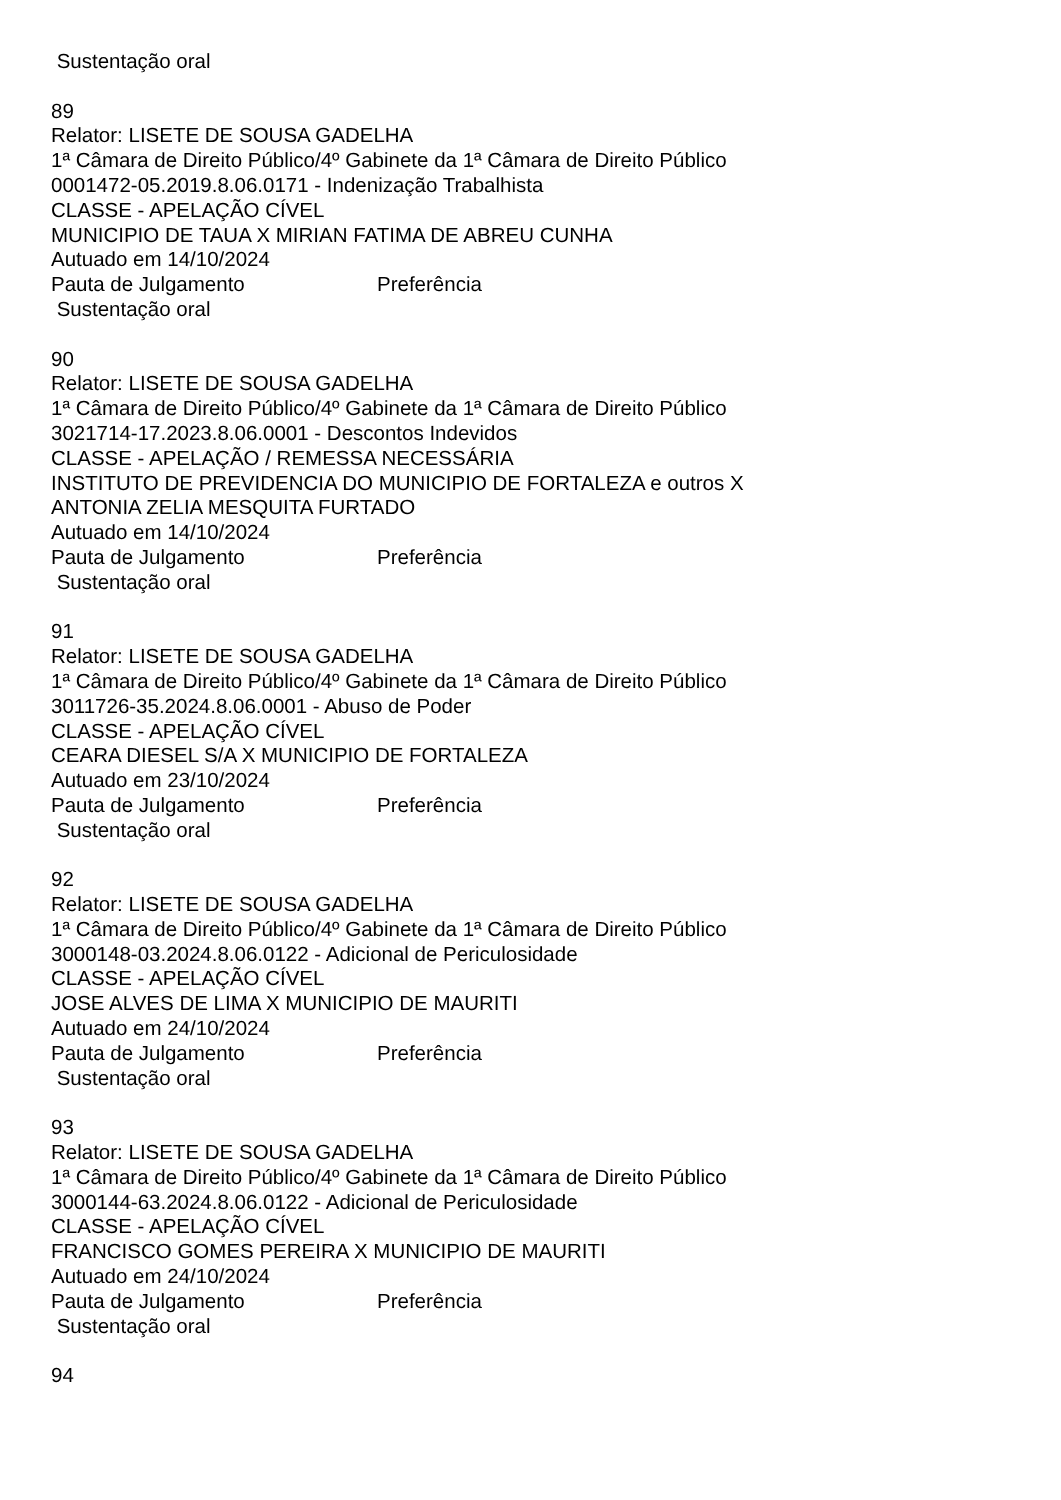Sustentação oral
89
Relator: LISETE DE SOUSA GADELHA
1ª Câmara de Direito Público/4º Gabinete da 1ª Câmara de Direito Público
0001472-05.2019.8.06.0171 - Indenização Trabalhista
CLASSE - APELAÇÃO CÍVEL
MUNICIPIO DE TAUA X MIRIAN FATIMA DE ABREU CUNHA
Autuado em 14/10/2024
Pauta de Julgamento Preferência
Sustentação oral
90
Relator: LISETE DE SOUSA GADELHA
1ª Câmara de Direito Público/4º Gabinete da 1ª Câmara de Direito Público
3021714-17.2023.8.06.0001 - Descontos Indevidos
CLASSE - APELAÇÃO / REMESSA NECESSÁRIA
INSTITUTO DE PREVIDENCIA DO MUNICIPIO DE FORTALEZA e outros X
ANTONIA ZELIA MESQUITA FURTADO
Autuado em 14/10/2024
Pauta de Julgamento Preferência
Sustentação oral
91
Relator: LISETE DE SOUSA GADELHA
1ª Câmara de Direito Público/4º Gabinete da 1ª Câmara de Direito Público
3011726-35.2024.8.06.0001 - Abuso de Poder
CLASSE - APELAÇÃO CÍVEL
CEARA DIESEL S/A X MUNICIPIO DE FORTALEZA
Autuado em 23/10/2024
Pauta de Julgamento Preferência
Sustentação oral
92
Relator: LISETE DE SOUSA GADELHA
1ª Câmara de Direito Público/4º Gabinete da 1ª Câmara de Direito Público
3000148-03.2024.8.06.0122 - Adicional de Periculosidade
CLASSE - APELAÇÃO CÍVEL
JOSE ALVES DE LIMA X MUNICIPIO DE MAURITI
Autuado em 24/10/2024
Pauta de Julgamento Preferência
Sustentação oral
93
Relator: LISETE DE SOUSA GADELHA
1ª Câmara de Direito Público/4º Gabinete da 1ª Câmara de Direito Público
3000144-63.2024.8.06.0122 - Adicional de Periculosidade
CLASSE - APELAÇÃO CÍVEL
FRANCISCO GOMES PEREIRA X MUNICIPIO DE MAURITI
Autuado em 24/10/2024
Pauta de Julgamento Preferência
Sustentação oral
94